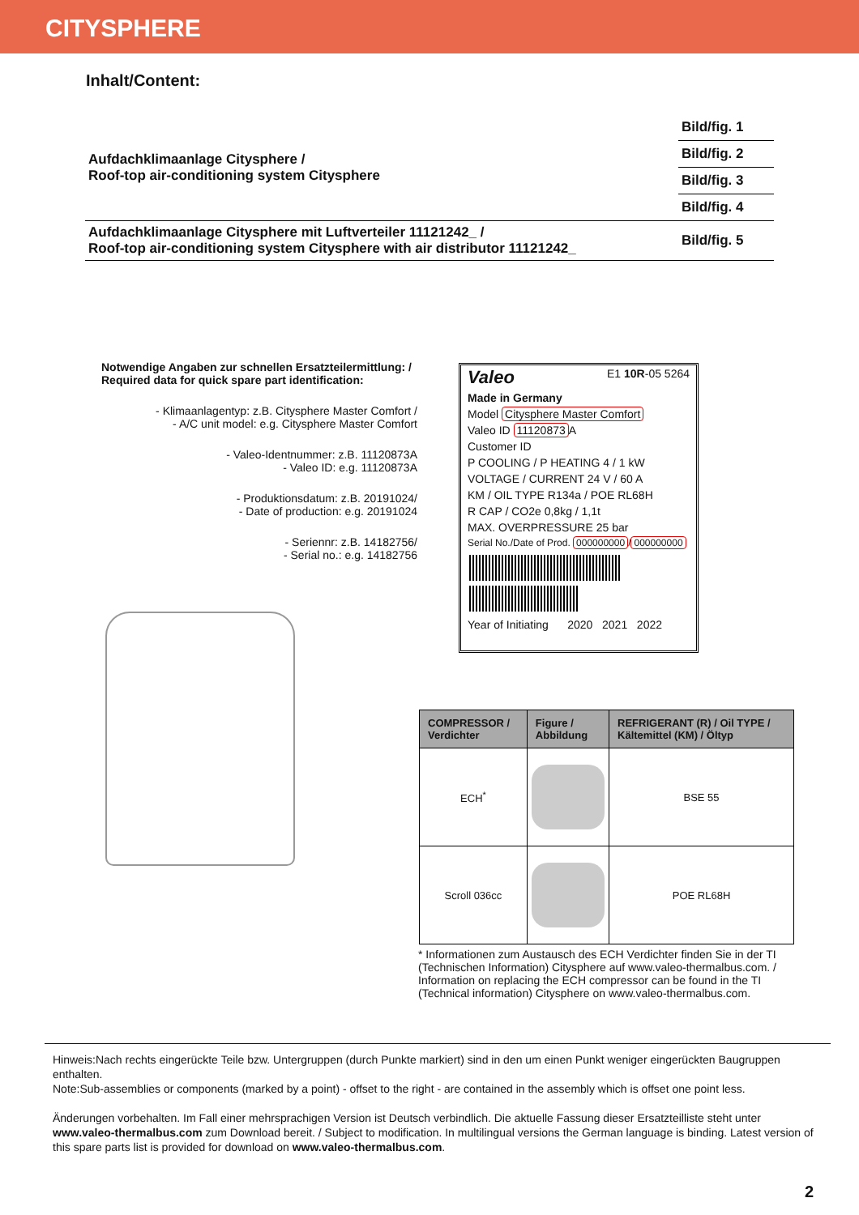CITYSPHERE
Inhalt/Content:
| Aufdachklimaanlage Citysphere / Roof-top air-conditioning system Citysphere | Bild/fig. 1 |
| | Bild/fig. 2 |
| | Bild/fig. 3 |
| | Bild/fig. 4 |
| Aufdachklimaanlage Citysphere mit Luftverteiler 11121242_ / Roof-top air-conditioning system Citysphere with air distributor 11121242_ | Bild/fig. 5 |
Notwendige Angaben zur schnellen Ersatzteilermittlung: /
Required data for quick spare part identification:
- Klimaanlagentyp: z.B. Citysphere Master Comfort /
- A/C unit model: e.g. Citysphere Master Comfort
- Valeo-Identnummer: z.B. 11120873A
- Valeo ID: e.g. 11120873A
- Produktionsdatum: z.B. 20191024/
- Date of production: e.g. 20191024
- Seriennr: z.B. 14182756/
- Serial no.: e.g. 14182756
Valeo E1 10R-05 5264
Made in Germany
Model Citysphere Master Comfort
Valeo ID 11120873 A
Customer ID
P COOLING / P HEATING 4 / 1 kW
VOLTAGE / CURRENT 24 V / 60 A
KM / OIL TYPE R134a / POE RL68H
R CAP / CO2e 0,8kg / 1,1t
MAX. OVERPRESSURE 25 bar
Serial No./Date of Prod. 000000000 / 000000000
Year of Initiating 2020 2021 2022
| COMPRESSOR / Verdichter | Figure / Abbildung | REFRIGERANT (R) / Oil TYPE / Kältemittel (KM) / Öltyp |
| --- | --- | --- |
| ECH<sup>*</sup> | | BSE 55 |
| Scroll 036cc | | POE RL68H |
* Informationen zum Austausch des ECH Verdichter finden Sie in der TI (Technischen Information) Citysphere auf www.valeo-thermalbus.com. / Information on replacing the ECH compressor can be found in the TI (Technical information) Citysphere on www.valeo-thermalbus.com.
Hinweis:Nach rechts eingerückte Teile bzw. Untergruppen (durch Punkte markiert) sind in den um einen Punkt weniger eingerückten Baugruppen enthalten.
Note:Sub-assemblies or components (marked by a point) - offset to the right - are contained in the assembly which is offset one point less.
Änderungen vorbehalten. Im Fall einer mehrsprachigen Version ist Deutsch verbindlich. Die aktuelle Fassung dieser Ersatzteilliste steht unter www.valeo-thermalbus.com zum Download bereit. / Subject to modification. In multilingual versions the German language is binding. Latest version of this spare parts list is provided for download on www.valeo-thermalbus.com.
2